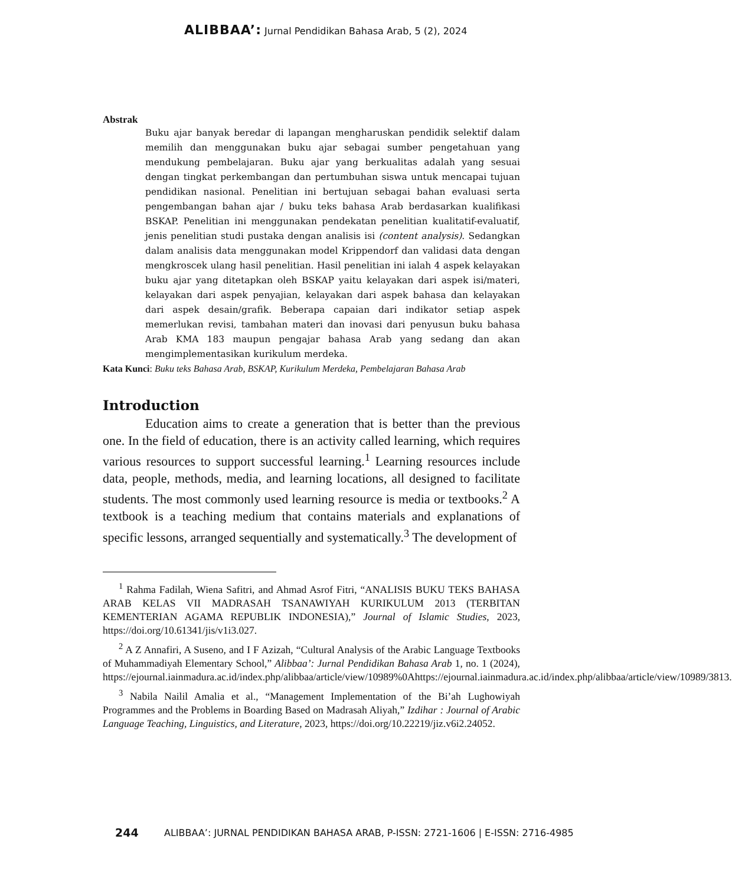ALIBBAA’: Jurnal Pendidikan Bahasa Arab, 5 (2), 2024
Abstrak
Buku ajar banyak beredar di lapangan mengharuskan pendidik selektif dalam memilih dan menggunakan buku ajar sebagai sumber pengetahuan yang mendukung pembelajaran. Buku ajar yang berkualitas adalah yang sesuai dengan tingkat perkembangan dan pertumbuhan siswa untuk mencapai tujuan pendidikan nasional. Penelitian ini bertujuan sebagai bahan evaluasi serta pengembangan bahan ajar / buku teks bahasa Arab berdasarkan kualifikasi BSKAP. Penelitian ini menggunakan pendekatan penelitian kualitatif-evaluatif, jenis penelitian studi pustaka dengan analisis isi (content analysis). Sedangkan dalam analisis data menggunakan model Krippendorf dan validasi data dengan mengkroscek ulang hasil penelitian. Hasil penelitian ini ialah 4 aspek kelayakan buku ajar yang ditetapkan oleh BSKAP yaitu kelayakan dari aspek isi/materi, kelayakan dari aspek penyajian, kelayakan dari aspek bahasa dan kelayakan dari aspek desain/grafik. Beberapa capaian dari indikator setiap aspek memerlukan revisi, tambahan materi dan inovasi dari penyusun buku bahasa Arab KMA 183 maupun pengajar bahasa Arab yang sedang dan akan mengimplementasikan kurikulum merdeka.
Kata Kunci: Buku teks Bahasa Arab, BSKAP, Kurikulum Merdeka, Pembelajaran Bahasa Arab
Introduction
Education aims to create a generation that is better than the previous one. In the field of education, there is an activity called learning, which requires various resources to support successful learning.<sup>1</sup> Learning resources include data, people, methods, media, and learning locations, all designed to facilitate students. The most commonly used learning resource is media or textbooks.<sup>2</sup> A textbook is a teaching medium that contains materials and explanations of specific lessons, arranged sequentially and systematically.<sup>3</sup> The development of
<sup>1</sup> Rahma Fadilah, Wiena Safitri, and Ahmad Asrof Fitri, “ANALISIS BUKU TEKS BAHASA ARAB KELAS VII MADRASAH TSANAWIYAH KURIKULUM 2013 (TERBITAN KEMENTERIAN AGAMA REPUBLIK INDONESIA),” Journal of Islamic Studies, 2023, https://doi.org/10.61341/jis/v1i3.027.
<sup>2</sup> A Z Annafiri, A Suseno, and I F Azizah, “Cultural Analysis of the Arabic Language Textbooks of Muhammadiyah Elementary School,” Alibbaa’: Jurnal Pendidikan Bahasa Arab 1, no. 1 (2024), https://ejournal.iainmadura.ac.id/index.php/alibbaa/article/view/10989%0Ahttps://ejournal.iainmadura.ac.id/index.php/alibbaa/article/view/10989/3813.
<sup>3</sup> Nabila Nailil Amalia et al., “Management Implementation of the Bi’ah Lughowiyah Programmes and the Problems in Boarding Based on Madrasah Aliyah,” Izdihar : Journal of Arabic Language Teaching, Linguistics, and Literature, 2023, https://doi.org/10.22219/jiz.v6i2.24052.
244
ALIBBAA’: JURNAL PENDIDIKAN BAHASA ARAB, P-ISSN: 2721-1606 | E-ISSN: 2716-4985